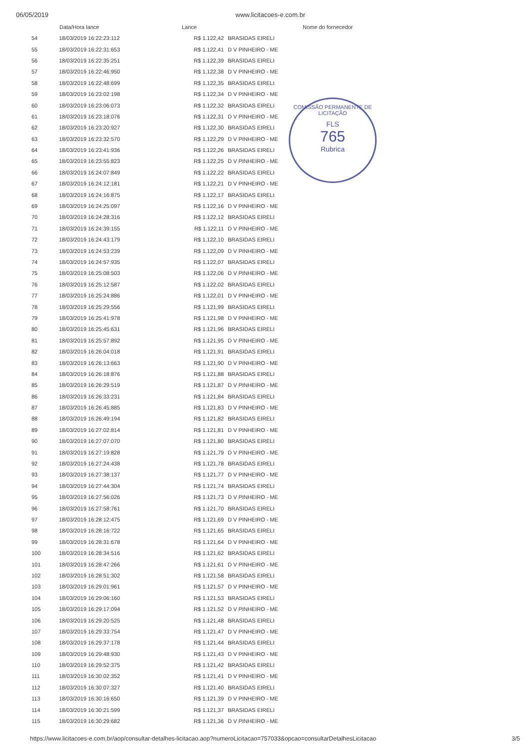06/05/2019 www.licitacoes-e.com.br
COMISSÃO PERMANENTE DE LICITAÇÃO
FLS
765
Rubrica
| | Data/Hora lance | Lance | Nome do fornecedor |
| --- | --- | --- | --- |
| 54 | 18/03/2019 16:22:23:112 | R$ 1.122,42 | BRASIDAS EIRELI |
| 55 | 18/03/2019 16:22:31:653 | R$ 1.122,41 | D V PINHEIRO - ME |
| 56 | 18/03/2019 16:22:35:251 | R$ 1.122,39 | BRASIDAS EIRELI |
| 57 | 18/03/2019 16:22:46:950 | R$ 1.122,38 | D V PINHEIRO - ME |
| 58 | 18/03/2019 16:22:48:699 | R$ 1.122,35 | BRASIDAS EIRELI |
| 59 | 18/03/2019 16:23:02:198 | R$ 1.122,34 | D V PINHEIRO - ME |
| 60 | 18/03/2019 16:23:06:073 | R$ 1.122,32 | BRASIDAS EIRELI |
| 61 | 18/03/2019 16:23:18:076 | R$ 1.122,31 | D V PINHEIRO - ME |
| 62 | 18/03/2019 16:23:20:927 | R$ 1.122,30 | BRASIDAS EIRELI |
| 63 | 18/03/2019 16:23:32:570 | R$ 1.122,29 | D V PINHEIRO - ME |
| 64 | 18/03/2019 16:23:41:936 | R$ 1.122,26 | BRASIDAS EIRELI |
| 65 | 18/03/2019 16:23:55:823 | R$ 1.122,25 | D V PINHEIRO - ME |
| 66 | 18/03/2019 16:24:07:849 | R$ 1.122,22 | BRASIDAS EIRELI |
| 67 | 18/03/2019 16:24:12:181 | R$ 1.122,21 | D V PINHEIRO - ME |
| 68 | 18/03/2019 16:24:16:875 | R$ 1.122,17 | BRASIDAS EIRELI |
| 69 | 18/03/2019 16:24:25:097 | R$ 1.122,16 | D V PINHEIRO - ME |
| 70 | 18/03/2019 16:24:28:316 | R$ 1.122,12 | BRASIDAS EIRELI |
| 71 | 18/03/2019 16:24:39:155 | R$ 1.122,11 | D V PINHEIRO - ME |
| 72 | 18/03/2019 16:24:43:179 | R$ 1.122,10 | BRASIDAS EIRELI |
| 73 | 18/03/2019 16:24:53:239 | R$ 1.122,09 | D V PINHEIRO - ME |
| 74 | 18/03/2019 16:24:57:935 | R$ 1.122,07 | BRASIDAS EIRELI |
| 75 | 18/03/2019 16:25:08:503 | R$ 1.122,06 | D V PINHEIRO - ME |
| 76 | 18/03/2019 16:25:12:587 | R$ 1.122,02 | BRASIDAS EIRELI |
| 77 | 18/03/2019 16:25:24:886 | R$ 1.122,01 | D V PINHEIRO - ME |
| 78 | 18/03/2019 16:25:29:556 | R$ 1.121,99 | BRASIDAS EIRELI |
| 79 | 18/03/2019 16:25:41:978 | R$ 1.121,98 | D V PINHEIRO - ME |
| 80 | 18/03/2019 16:25:45:631 | R$ 1.121,96 | BRASIDAS EIRELI |
| 81 | 18/03/2019 16:25:57:892 | R$ 1.121,95 | D V PINHEIRO - ME |
| 82 | 18/03/2019 16:26:04:018 | R$ 1.121,91 | BRASIDAS EIRELI |
| 83 | 18/03/2019 16:26:13:663 | R$ 1.121,90 | D V PINHEIRO - ME |
| 84 | 18/03/2019 16:26:18:876 | R$ 1.121,88 | BRASIDAS EIRELI |
| 85 | 18/03/2019 16:26:29:519 | R$ 1.121,87 | D V PINHEIRO - ME |
| 86 | 18/03/2019 16:26:33:231 | R$ 1.121,84 | BRASIDAS EIRELI |
| 87 | 18/03/2019 16:26:45:885 | R$ 1.121,83 | D V PINHEIRO - ME |
| 88 | 18/03/2019 16:26:49:194 | R$ 1.121,82 | BRASIDAS EIRELI |
| 89 | 18/03/2019 16:27:02:814 | R$ 1.121,81 | D V PINHEIRO - ME |
| 90 | 18/03/2019 16:27:07:070 | R$ 1.121,80 | BRASIDAS EIRELI |
| 91 | 18/03/2019 16:27:19:828 | R$ 1.121,79 | D V PINHEIRO - ME |
| 92 | 18/03/2019 16:27:24:438 | R$ 1.121,78 | BRASIDAS EIRELI |
| 93 | 18/03/2019 16:27:38:137 | R$ 1.121,77 | D V PINHEIRO - ME |
| 94 | 18/03/2019 16:27:44:304 | R$ 1.121,74 | BRASIDAS EIRELI |
| 95 | 18/03/2019 16:27:56:026 | R$ 1.121,73 | D V PINHEIRO - ME |
| 96 | 18/03/2019 16:27:58:761 | R$ 1.121,70 | BRASIDAS EIRELI |
| 97 | 18/03/2019 16:28:12:475 | R$ 1.121,69 | D V PINHEIRO - ME |
| 98 | 18/03/2019 16:28:16:722 | R$ 1.121,65 | BRASIDAS EIRELI |
| 99 | 18/03/2019 16:28:31:678 | R$ 1.121,64 | D V PINHEIRO - ME |
| 100 | 18/03/2019 16:28:34:516 | R$ 1.121,62 | BRASIDAS EIRELI |
| 101 | 18/03/2019 16:28:47:266 | R$ 1.121,61 | D V PINHEIRO - ME |
| 102 | 18/03/2019 16:28:51:302 | R$ 1.121,58 | BRASIDAS EIRELI |
| 103 | 18/03/2019 16:29:01:961 | R$ 1.121,57 | D V PINHEIRO - ME |
| 104 | 18/03/2019 16:29:06:160 | R$ 1.121,53 | BRASIDAS EIRELI |
| 105 | 18/03/2019 16:29:17:094 | R$ 1.121,52 | D V PINHEIRO - ME |
| 106 | 18/03/2019 16:29:20:525 | R$ 1.121,48 | BRASIDAS EIRELI |
| 107 | 18/03/2019 16:29:33:754 | R$ 1.121,47 | D V PINHEIRO - ME |
| 108 | 18/03/2019 16:29:37:178 | R$ 1.121,44 | BRASIDAS EIRELI |
| 109 | 18/03/2019 16:29:48:930 | R$ 1.121,43 | D V PINHEIRO - ME |
| 110 | 18/03/2019 16:29:52:375 | R$ 1.121,42 | BRASIDAS EIRELI |
| 111 | 18/03/2019 16:30:02:352 | R$ 1.121,41 | D V PINHEIRO - ME |
| 112 | 18/03/2019 16:30:07:327 | R$ 1.121,40 | BRASIDAS EIRELI |
| 113 | 18/03/2019 16:30:16:650 | R$ 1.121,39 | D V PINHEIRO - ME |
| 114 | 18/03/2019 16:30:21:599 | R$ 1.121,37 | BRASIDAS EIRELI |
| 115 | 18/03/2019 16:30:29:682 | R$ 1.121,36 | D V PINHEIRO - ME |
https://www.licitacoes-e.com.br/aop/consultar-detalhes-licitacao.aop?numeroLicitacao=757033&opcao=consultarDetalhesLicitacao 3/5